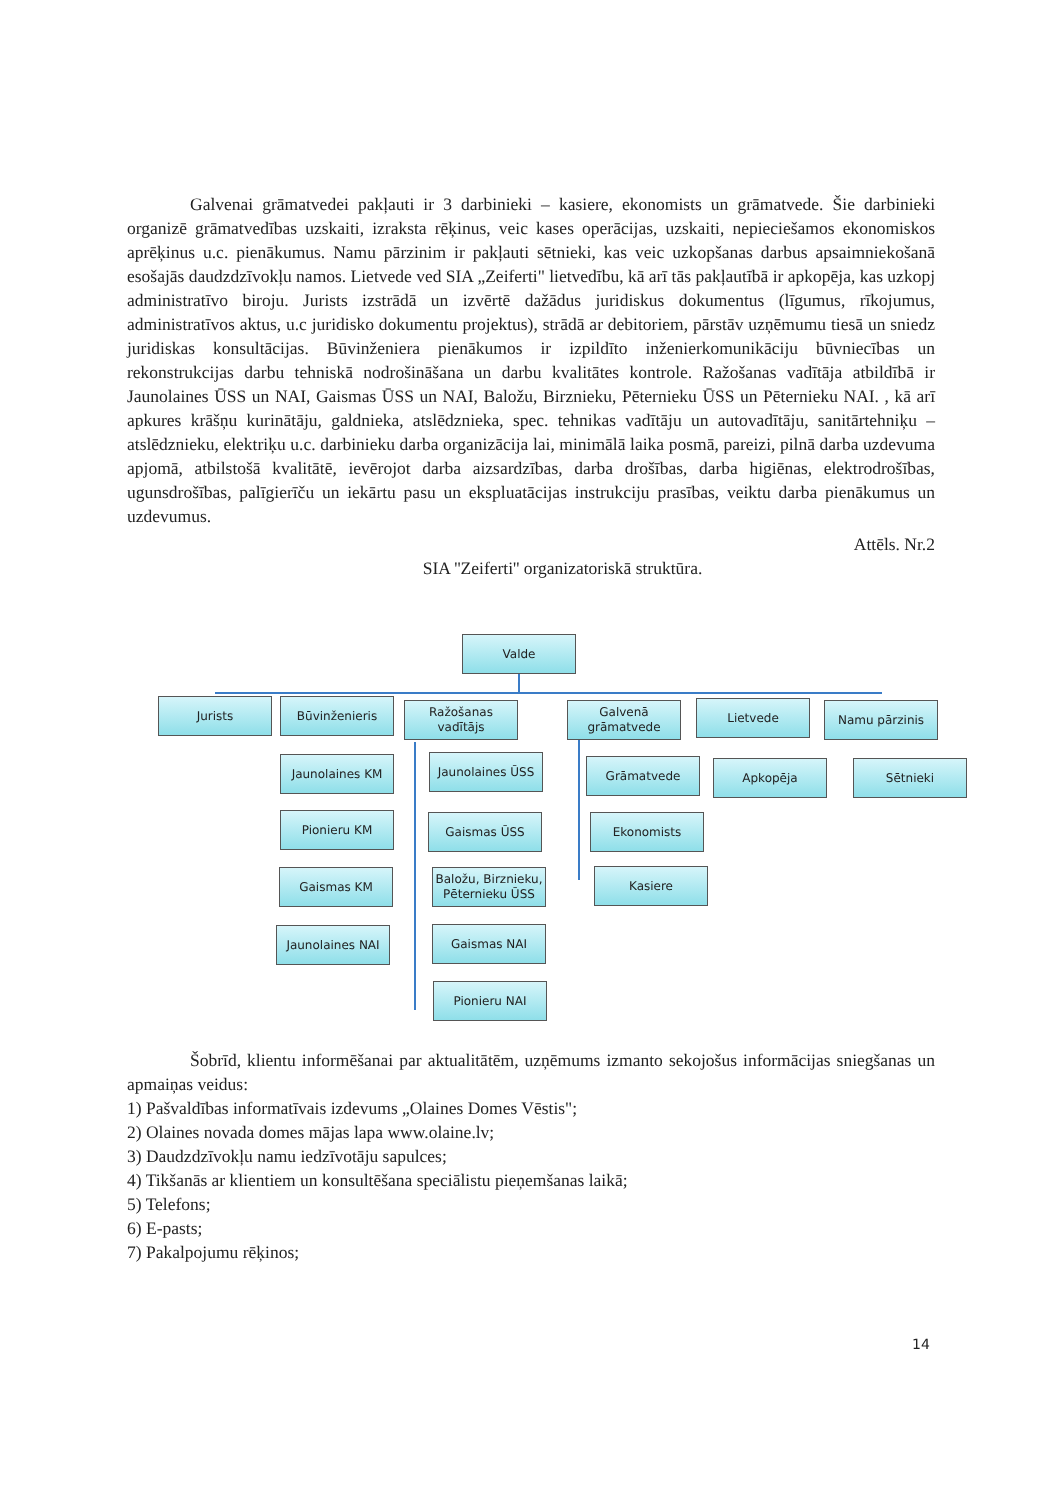Galvenai grāmatvedei pakļauti ir 3 darbinieki – kasiere, ekonomists un grāmatvede. Šie darbinieki organizē grāmatvedības uzskaiti, izraksta rēķinus, veic kases operācijas, uzskaiti, nepieciešamos ekonomiskos aprēķinus u.c. pienākumus. Namu pārzinim ir pakļauti sētnieki, kas veic uzkopšanas darbus apsaimniekošanā esošajās daudzdzīvokļu namos. Lietvede ved SIA „Zeiferti" lietvedību, kā arī tās pakļautībā ir apkopēja, kas uzkopj administratīvo biroju. Jurists izstrādā un izvērtē dažādus juridiskus dokumentus (līgumus, rīkojumus, administratīvos aktus, u.c juridisko dokumentu projektus), strādā ar debitoriem, pārstāv uzņēmumu tiesā un sniedz juridiskas konsultācijas. Būvinženiera pienākumos ir izpildīto inženierkomunikāciju būvniecības un rekonstrukcijas darbu tehniskā nodrošināšana un darbu kvalitātes kontrole. Ražošanas vadītāja atbildībā ir Jaunolaines ŪSS un NAI, Gaismas ŪSS un NAI, Baložu, Birznieku, Pēternieku ŪSS un Pēternieku NAI. , kā arī apkures krāšņu kurinātāju, galdnieka, atslēdznieka, spec. tehnikas vadītāju un autovadītāju, sanitārtehniķu – atslēdznieku, elektriķu u.c. darbinieku darba organizācija lai, minimālā laika posmā, pareizi, pilnā darba uzdevuma apjomā, atbilstošā kvalitātē, ievērojot darba aizsardzības, darba drošības, darba higiēnas, elektrodrošības, ugunsdrošības, palīgierīču un iekārtu pasu un ekspluatācijas instrukciju prasības, veiktu darba pienākumus un uzdevumus.
Attēls. Nr.2
SIA ''Zeiferti'' organizatoriskā struktūra.
Valde
Jurists Būvinženieris
Ražošanas vadītājs
Galvenā grāmatvede
Lietvede Namu pārzinis
Jaunolaines KM Jaunolaines ŪSS Grāmatvede Apkopēja Sētnieki
Pionieru KM Gaismas ŪSS Ekonomists
Gaismas KM
Baložu, Birznieku, Pēternieku ŪSS
Kasiere
Jaunolaines NAI Gaismas NAI
Pionieru NAI
Šobrīd, klientu informēšanai par aktualitātēm, uzņēmums izmanto sekojošus informācijas sniegšanas un apmaiņas veidus:
1) Pašvaldības informatīvais izdevums „Olaines Domes Vēstis";
2) Olaines novada domes mājas lapa www.olaine.lv;
3) Daudzdzīvokļu namu iedzīvotāju sapulces;
4) Tikšanās ar klientiem un konsultēšana speciālistu pieņemšanas laikā;
5) Telefons;
6) E-pasts;
7) Pakalpojumu rēķinos;
14